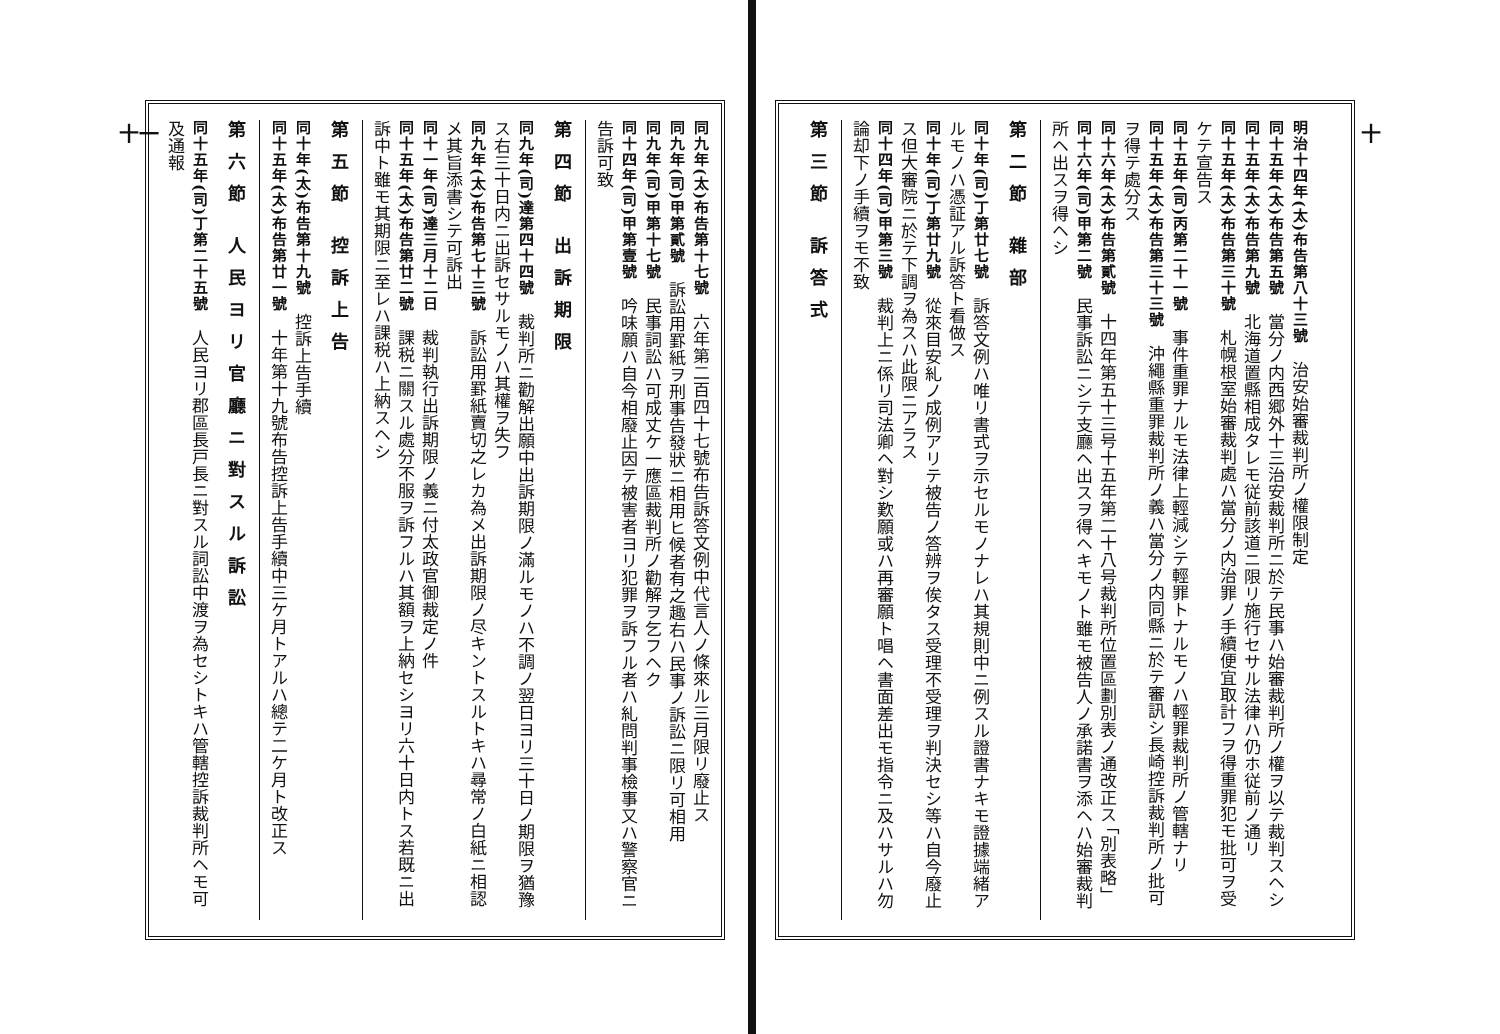十
明治十四年(太)布告第八十三號　治安始審裁判所ノ權限制定
同十五年(太)布告第五號　當分ノ内西郷外十三治安裁判所ニ於テ民事ハ始審裁判所ノ權ヲ以テ裁判スヘシ
同十五年(太)布告第九號　北海道置縣相成タレモ従前該道ニ限リ施行セサル法律ハ仍ホ従前ノ通リ
同十五年(太)布告第三十號　札幌根室始審裁判處ハ當分ノ内治罪ノ手續便宜取計フヲ得重罪犯モ批可ヲ受ケテ宣告ス
同十五年(司)丙第二十一號　事件重罪ナルモ法律上輕減シテ輕罪トナルモノハ輕罪裁判所ノ管轄ナリ
同十五年(太)布告第三十三號　沖繩縣重罪裁判所ノ義ハ當分ノ内同縣ニ於テ審訊シ長崎控訴裁判所ノ批可ヲ得テ處分ス
同十六年(太)布告第貳號　十四年第五十三号十五年第二十八号裁判所位置區劃別表ノ通改正ス 「別表略」
同十六年(司)甲第二號　民事訴訟ニシテ支廳ヘ出スヲ得ヘキモノト雖モ被告人ノ承諾書ヲ添ヘハ始審裁判所ヘ出スヲ得ヘシ
第二節 雜部
同十年(司)丁第廿七號　訴答文例ハ唯リ書式ヲ示セルモノナレハ其規則中ニ例スル證書ナキモ證據端緒アルモノハ憑証アル訴答ト看做ス
同十年(司)丁第廿九號　從來目安糺ノ成例アリテ被告ノ答辨ヲ俟タス受理不受理ヲ判決セシ等ハ自今廢止ス但大審院ニ於テ下調ヲ為スハ此限ニアラス
同十四年(司)甲第三號　裁判上ニ係リ司法卿ヘ對シ歎願或ハ再審願ト唱ヘ書面差出モ指令ニ及ハサルハ勿論却下ノ手續ヲモ不致
第三節 訴答式
十一
同九年(太)布告第十七號　六年第二百四十七號布告訴答文例中代言人ノ條來ル三月限リ廢止ス
同九年(司)甲第貳號　訴訟用罫紙ヲ刑事告發狀ニ相用ヒ候者有之趣右ハ民事ノ訴訟ニ限リ可相用
同九年(司)甲第十七號　民事詞訟ハ可成丈ケ一應區裁判所ノ勸解ヲ乞フヘク
同十四年(司)甲第壹號　吟味願ハ自今相廢止因テ被害者ヨリ犯罪ヲ訴フル者ハ糺問判事檢事又ハ警察官ニ告訴可致
第四節 出訴期限
同九年(司)達第四十四號　裁判所ニ勸解出願中出訴期限ノ滿ルモノハ不調ノ翌日ヨリ三十日ノ期限ヲ猶豫ス右三十日内ニ出訴セサルモノハ其權ヲ失フ
同九年(太)布告第七十三號　訴訟用罫紙賣切之レカ為メ出訴期限ノ尽キントスルトキハ尋常ノ白紙ニ相認メ其旨添書シテ可訴出
同十一年(司)達三月十二日　裁判執行出訴期限ノ義ニ付太政官御裁定ノ件
同十五年(太)布告第廿二號　課税ニ關スル處分不服ヲ訴フルハ其額ヲ上納セシヨリ六十日内トス若既ニ出訴中ト雖モ其期限ニ至レハ課税ハ上納スヘシ
第五節 控訴上告
同十年(太)布告第十九號　控訴上告手續
同十五年(太)布告第廿一號　十年第十九號布告控訴上告手續中三ケ月トアルハ總テ二ケ月ト改正ス
第六節 人民ヨリ官廳ニ對スル訴訟
同十五年(司)丁第二十五號　人民ヨリ郡區長戸長ニ對スル詞訟中渡ヲ為セシトキハ管轄控訴裁判所ヘモ可及通報